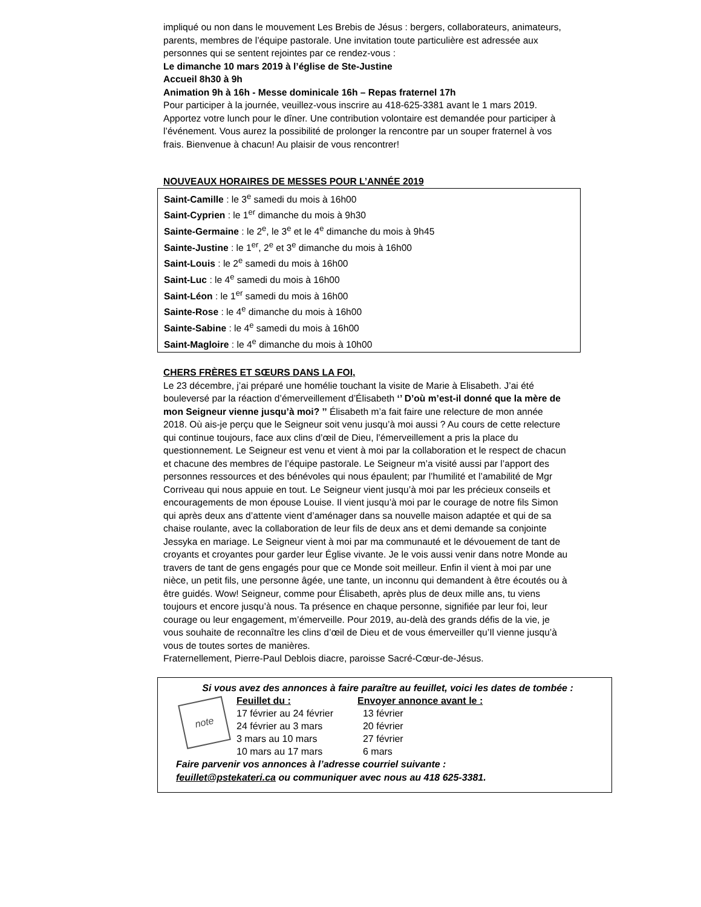impliqué ou non dans le mouvement Les Brebis de Jésus : bergers, collaborateurs, animateurs, parents, membres de l’équipe pastorale. Une invitation toute particulière est adressée aux personnes qui se sentent rejointes par ce rendez-vous :
Le dimanche 10 mars 2019 à l’église de Ste-Justine
Accueil 8h30 à 9h
Animation 9h à 16h - Messe dominicale 16h – Repas fraternel 17h
Pour participer à la journée, veuillez-vous inscrire au 418-625-3381 avant le 1 mars 2019. Apportez votre lunch pour le dîner. Une contribution volontaire est demandée pour participer à l’événement. Vous aurez la possibilité de prolonger la rencontre par un souper fraternel à vos frais. Bienvenue à chacun! Au plaisir de vous rencontrer!
NOUVEAUX HORAIRES DE MESSES POUR L’ANNÉE 2019
Saint-Camille : le 3<sup>e</sup> samedi du mois à 16h00
Saint-Cyprien : le 1<sup>er</sup> dimanche du mois à 9h30
Sainte-Germaine : le 2<sup>e</sup>, le 3<sup>e</sup> et le 4<sup>e</sup> dimanche du mois à 9h45
Sainte-Justine : le 1<sup>er</sup>, 2<sup>e</sup> et 3<sup>e</sup> dimanche du mois à 16h00
Saint-Louis : le 2<sup>e</sup> samedi du mois à 16h00
Saint-Luc : le 4<sup>e</sup> samedi du mois à 16h00
Saint-Léon : le 1<sup>er</sup> samedi du mois à 16h00
Sainte-Rose : le 4<sup>e</sup> dimanche du mois à 16h00
Sainte-Sabine : le 4<sup>e</sup> samedi du mois à 16h00
Saint-Magloire : le 4<sup>e</sup> dimanche du mois à 10h00
CHERS FRÈRES ET SŒURS DANS LA FOI,
Le 23 décembre, j’ai préparé une homélie touchant la visite de Marie à Elisabeth. J’ai été bouleversé par la réaction d’émerveillement d’Élisabeth ‘’ D’où m’est-il donné que la mère de mon Seigneur vienne jusqu’à moi? ’’ Élisabeth m’a fait faire une relecture de mon année 2018. Où ais-je perçu que le Seigneur soit venu jusqu’à moi aussi ? Au cours de cette relecture qui continue toujours, face aux clins d’œil de Dieu, l’émerveillement a pris la place du questionnement. Le Seigneur est venu et vient à moi par la collaboration et le respect de chacun et chacune des membres de l’équipe pastorale. Le Seigneur m’a visité aussi par l’apport des personnes ressources et des bénévoles qui nous épaulent; par l’humilité et l’amabilité de Mgr Corriveau qui nous appuie en tout. Le Seigneur vient jusqu’à moi par les précieux conseils et encouragements de mon épouse Louise. Il vient jusqu’à moi par le courage de notre fils Simon qui après deux ans d’attente vient d’aménager dans sa nouvelle maison adaptée et qui de sa chaise roulante, avec la collaboration de leur fils de deux ans et demi demande sa conjointe Jessyka en mariage. Le Seigneur vient à moi par ma communauté et le dévouement de tant de croyants et croyantes pour garder leur Église vivante. Je le vois aussi venir dans notre Monde au travers de tant de gens engagés pour que ce Monde soit meilleur. Enfin il vient à moi par une nièce, un petit fils, une personne âgée, une tante, un inconnu qui demandent à être écoutés ou à être guidés. Wow! Seigneur, comme pour Élisabeth, après plus de deux mille ans, tu viens toujours et encore jusqu’à nous. Ta présence en chaque personne, signifiée par leur foi, leur courage ou leur engagement, m’émerveille. Pour 2019, au-delà des grands défis de la vie, je vous souhaite de reconnaître les clins d’œil de Dieu et de vous émerveiller qu’Il vienne jusqu’à vous de toutes sortes de manières.
Fraternellement, Pierre-Paul Deblois diacre, paroisse Sacré-Cœur-de-Jésus.
Si vous avez des annonces à faire paraître au feuillet, voici les dates de tombée :
note
| Feuillet du : | Envoyer annonce avant le : |
| --- | --- |
| 17 février au 24 février | 13 février |
| 24 février au 3 mars | 20 février |
| 3 mars au 10 mars | 27 février |
| 10 mars au 17 mars | 6 mars |
Faire parvenir vos annonces à l’adresse courriel suivante :
feuillet@pstekateri.ca ou communiquer avec nous au 418 625-3381.